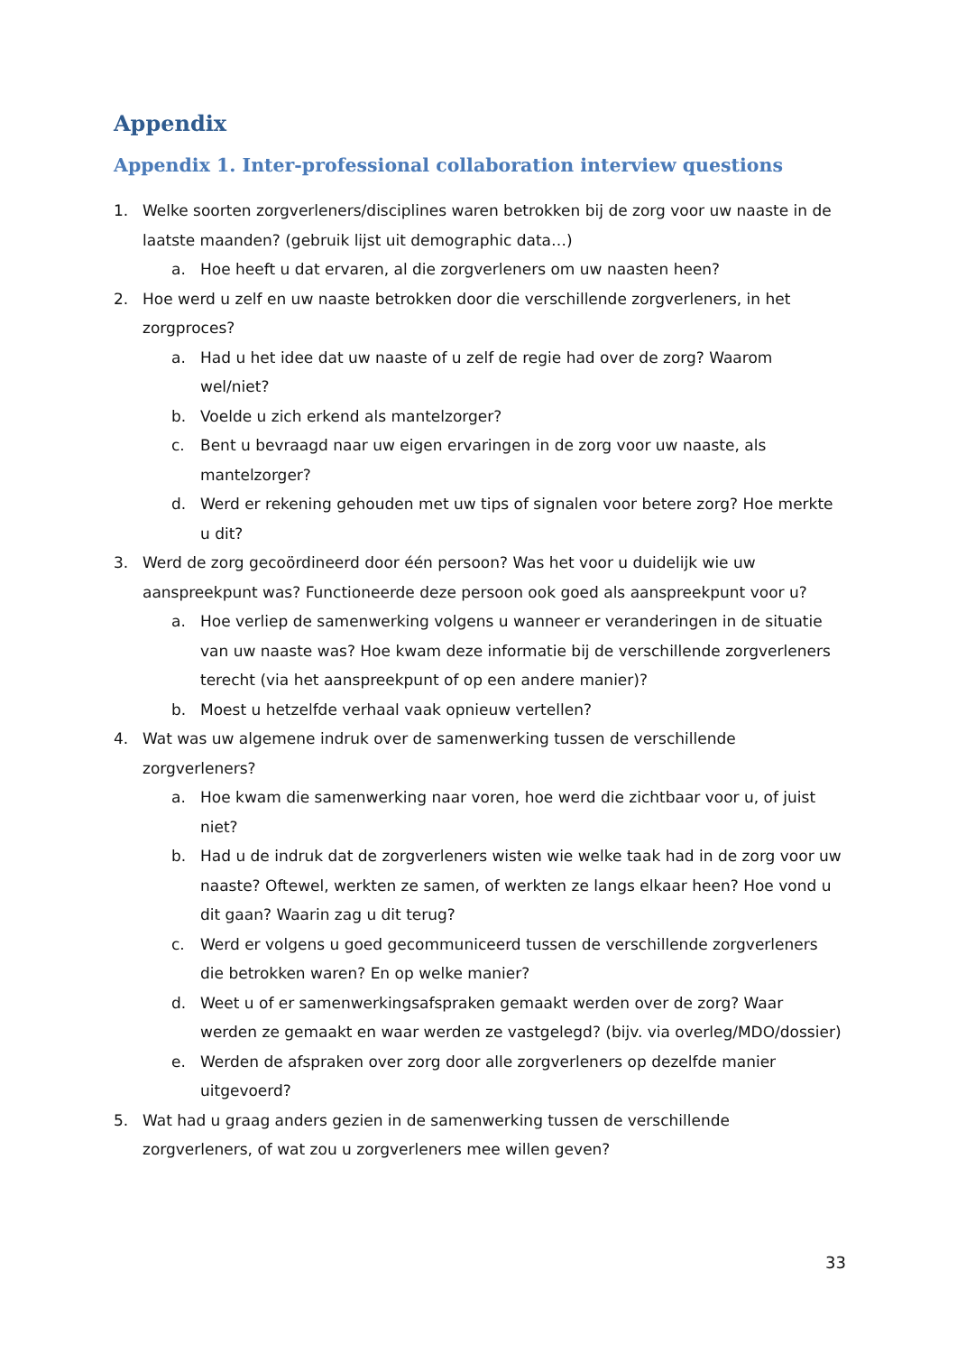Appendix
Appendix 1. Inter-professional collaboration interview questions
1. Welke soorten zorgverleners/disciplines waren betrokken bij de zorg voor uw naaste in de laatste maanden? (gebruik lijst uit demographic data…)
a. Hoe heeft u dat ervaren, al die zorgverleners om uw naasten heen?
2. Hoe werd u zelf en uw naaste betrokken door die verschillende zorgverleners, in het zorgproces?
a. Had u het idee dat uw naaste of u zelf de regie had over de zorg? Waarom wel/niet?
b. Voelde u zich erkend als mantelzorger?
c. Bent u bevraagd naar uw eigen ervaringen in de zorg voor uw naaste, als mantelzorger?
d. Werd er rekening gehouden met uw tips of signalen voor betere zorg? Hoe merkte u dit?
3. Werd de zorg gecoördineerd door één persoon? Was het voor u duidelijk wie uw aanspreekpunt was? Functioneerde deze persoon ook goed als aanspreekpunt voor u?
a. Hoe verliep de samenwerking volgens u wanneer er veranderingen in de situatie van uw naaste was? Hoe kwam deze informatie bij de verschillende zorgverleners terecht (via het aanspreekpunt of op een andere manier)?
b. Moest u hetzelfde verhaal vaak opnieuw vertellen?
4. Wat was uw algemene indruk over de samenwerking tussen de verschillende zorgverleners?
a. Hoe kwam die samenwerking naar voren, hoe werd die zichtbaar voor u, of juist niet?
b. Had u de indruk dat de zorgverleners wisten wie welke taak had in de zorg voor uw naaste? Oftewel, werkten ze samen, of werkten ze langs elkaar heen? Hoe vond u dit gaan? Waarin zag u dit terug?
c. Werd er volgens u goed gecommuniceerd tussen de verschillende zorgverleners die betrokken waren? En op welke manier?
d. Weet u of er samenwerkingsafspraken gemaakt werden over de zorg? Waar werden ze gemaakt en waar werden ze vastgelegd? (bijv. via overleg/MDO/dossier)
e. Werden de afspraken over zorg door alle zorgverleners op dezelfde manier uitgevoerd?
5. Wat had u graag anders gezien in de samenwerking tussen de verschillende zorgverleners, of wat zou u zorgverleners mee willen geven?
33